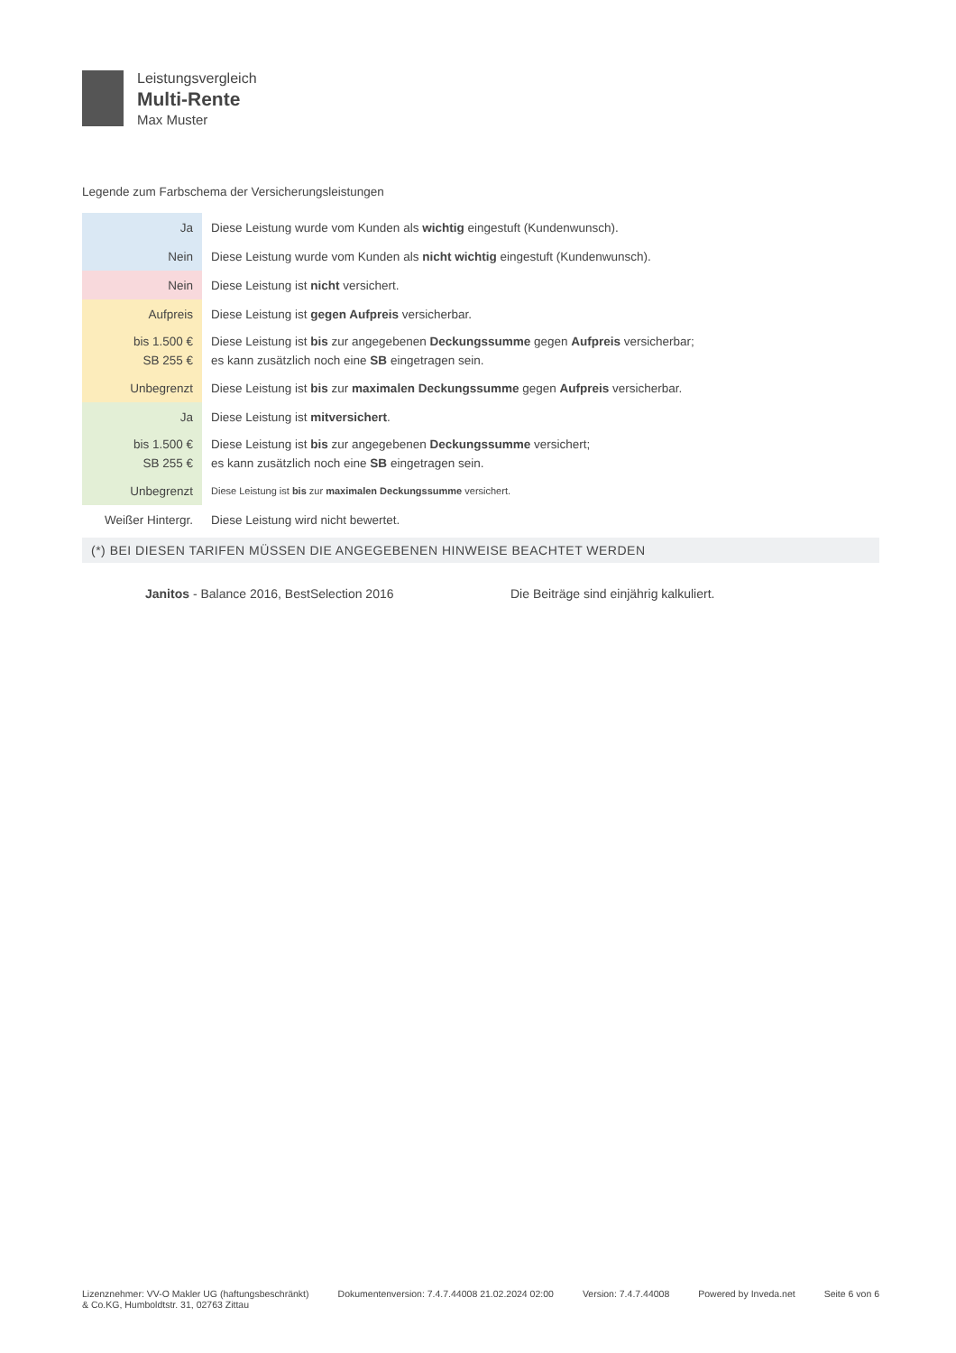Leistungsvergleich
Multi-Rente
Max Muster
Legende zum Farbschema der Versicherungsleistungen
| Ja | Diese Leistung wurde vom Kunden als wichtig eingestuft (Kundenwunsch). |
| Nein | Diese Leistung wurde vom Kunden als nicht wichtig eingestuft (Kundenwunsch). |
| Nein | Diese Leistung ist nicht versichert. |
| Aufpreis | Diese Leistung ist gegen Aufpreis versicherbar. |
| bis 1.500 € SB 255 € | Diese Leistung ist bis zur angegebenen Deckungssumme gegen Aufpreis versicherbar; es kann zusätzlich noch eine SB eingetragen sein. |
| Unbegrenzt | Diese Leistung ist bis zur maximalen Deckungssumme gegen Aufpreis versicherbar. |
| Ja | Diese Leistung ist mitversichert . |
| bis 1.500 € SB 255 € | Diese Leistung ist bis zur angegebenen Deckungssumme versichert; es kann zusätzlich noch eine SB eingetragen sein. |
| Unbegrenzt | Diese Leistung ist bis zur maximalen Deckungssumme versichert. |
| Weißer Hintergr. | Diese Leistung wird nicht bewertet. |
(*) BEI DIESEN TARIFEN MÜSSEN DIE ANGEGEBENEN HINWEISE BEACHTET WERDEN
Janitos - Balance 2016, BestSelection 2016 Die Beiträge sind einjährig kalkuliert.
Lizenznehmer: VV-O Makler UG (haftungsbeschränkt)
& Co.KG, Humboldtstr. 31, 02763 Zittau
Dokumentenversion: 7.4.7.44008 21.02.2024 02:00
Version: 7.4.7.44008 Powered by Inveda.net Seite 6 von 6